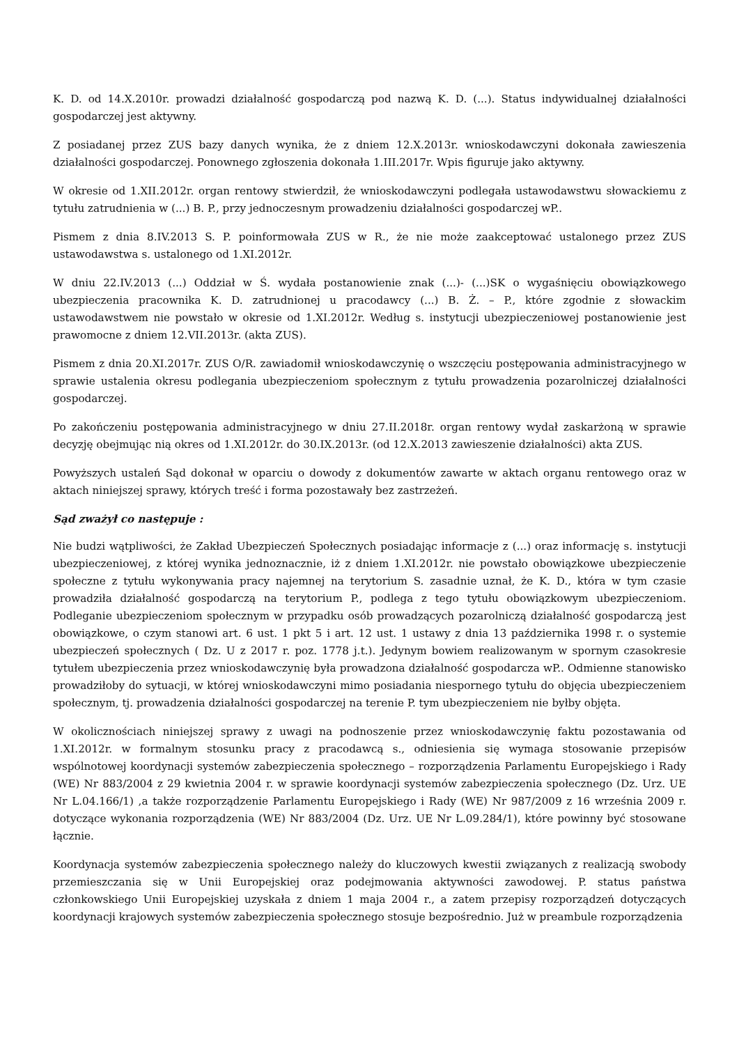K. D. od 14.X.2010r. prowadzi działalność gospodarczą pod nazwą K. D. (...). Status indywidualnej działalności gospodarczej jest aktywny.
Z posiadanej przez ZUS bazy danych wynika, że z dniem 12.X.2013r. wnioskodawczyni dokonała zawieszenia działalności gospodarczej. Ponownego zgłoszenia dokonała 1.III.2017r. Wpis figuruje jako aktywny.
W okresie od 1.XII.2012r. organ rentowy stwierdził, że wnioskodawczyni podlegała ustawodawstwu słowackiemu z tytułu zatrudnienia w (...) B. P., przy jednoczesnym prowadzeniu działalności gospodarczej wP..
Pismem z dnia 8.IV.2013 S. P. poinformowała ZUS w R., że nie może zaakceptować ustalonego przez ZUS ustawodawstwa s. ustalonego od 1.XI.2012r.
W dniu 22.IV.2013 (...) Oddział w Ś. wydała postanowienie znak (...)- (...)SK o wygaśnięciu obowiązkowego ubezpieczenia pracownika K. D. zatrudnionej u pracodawcy (...) B. Ż. – P., które zgodnie z słowackim ustawodawstwem nie powstało w okresie od 1.XI.2012r. Według s. instytucji ubezpieczeniowej postanowienie jest prawomocne z dniem 12.VII.2013r. (akta ZUS).
Pismem z dnia 20.XI.2017r. ZUS O/R. zawiadomił wnioskodawczynię o wszczęciu postępowania administracyjnego w sprawie ustalenia okresu podlegania ubezpieczeniom społecznym z tytułu prowadzenia pozarolniczej działalności gospodarczej.
Po zakończeniu postępowania administracyjnego w dniu 27.II.2018r. organ rentowy wydał zaskarżoną w sprawie decyzję obejmując nią okres od 1.XI.2012r. do 30.IX.2013r. (od 12.X.2013 zawieszenie działalności) akta ZUS.
Powyższych ustaleń Sąd dokonał w oparciu o dowody z dokumentów zawarte w aktach organu rentowego oraz w aktach niniejszej sprawy, których treść i forma pozostawały bez zastrzeżeń.
Sąd zważył co następuje :
Nie budzi wątpliwości, że Zakład Ubezpieczeń Społecznych posiadając informacje z (...) oraz informację s. instytucji ubezpieczeniowej, z której wynika jednoznacznie, iż z dniem 1.XI.2012r. nie powstało obowiązkowe ubezpieczenie społeczne z tytułu wykonywania pracy najemnej na terytorium S. zasadnie uznał, że K. D., która w tym czasie prowadziła działalność gospodarczą na terytorium P., podlega z tego tytułu obowiązkowym ubezpieczeniom. Podleganie ubezpieczeniom społecznym w przypadku osób prowadzących pozarolniczą działalność gospodarczą jest obowiązkowe, o czym stanowi art. 6 ust. 1 pkt 5 i art. 12 ust. 1 ustawy z dnia 13 października 1998 r. o systemie ubezpieczeń społecznych ( Dz. U z 2017 r. poz. 1778 j.t.). Jedynym bowiem realizowanym w spornym czasokresie tytułem ubezpieczenia przez wnioskodawczynię była prowadzona działalność gospodarcza wP.. Odmienne stanowisko prowadziłoby do sytuacji, w której wnioskodawczyni mimo posiadania niespornego tytułu do objęcia ubezpieczeniem społecznym, tj. prowadzenia działalności gospodarczej na terenie P. tym ubezpieczeniem nie byłby objęta.
W okolicznościach niniejszej sprawy z uwagi na podnoszenie przez wnioskodawczynię faktu pozostawania od 1.XI.2012r. w formalnym stosunku pracy z pracodawcą s., odniesienia się wymaga stosowanie przepisów wspólnotowej koordynacji systemów zabezpieczenia społecznego – rozporządzenia Parlamentu Europejskiego i Rady (WE) Nr 883/2004 z 29 kwietnia 2004 r. w sprawie koordynacji systemów zabezpieczenia społecznego (Dz. Urz. UE Nr L.04.166/1) ,a także rozporządzenie Parlamentu Europejskiego i Rady (WE) Nr 987/2009 z 16 września 2009 r. dotyczące wykonania rozporządzenia (WE) Nr 883/2004 (Dz. Urz. UE Nr L.09.284/1), które powinny być stosowane łącznie.
Koordynacja systemów zabezpieczenia społecznego należy do kluczowych kwestii związanych z realizacją swobody przemieszczania się w Unii Europejskiej oraz podejmowania aktywności zawodowej. P. status państwa członkowskiego Unii Europejskiej uzyskała z dniem 1 maja 2004 r., a zatem przepisy rozporządzeń dotyczących koordynacji krajowych systemów zabezpieczenia społecznego stosuje bezpośrednio. Już w preambule rozporządzenia